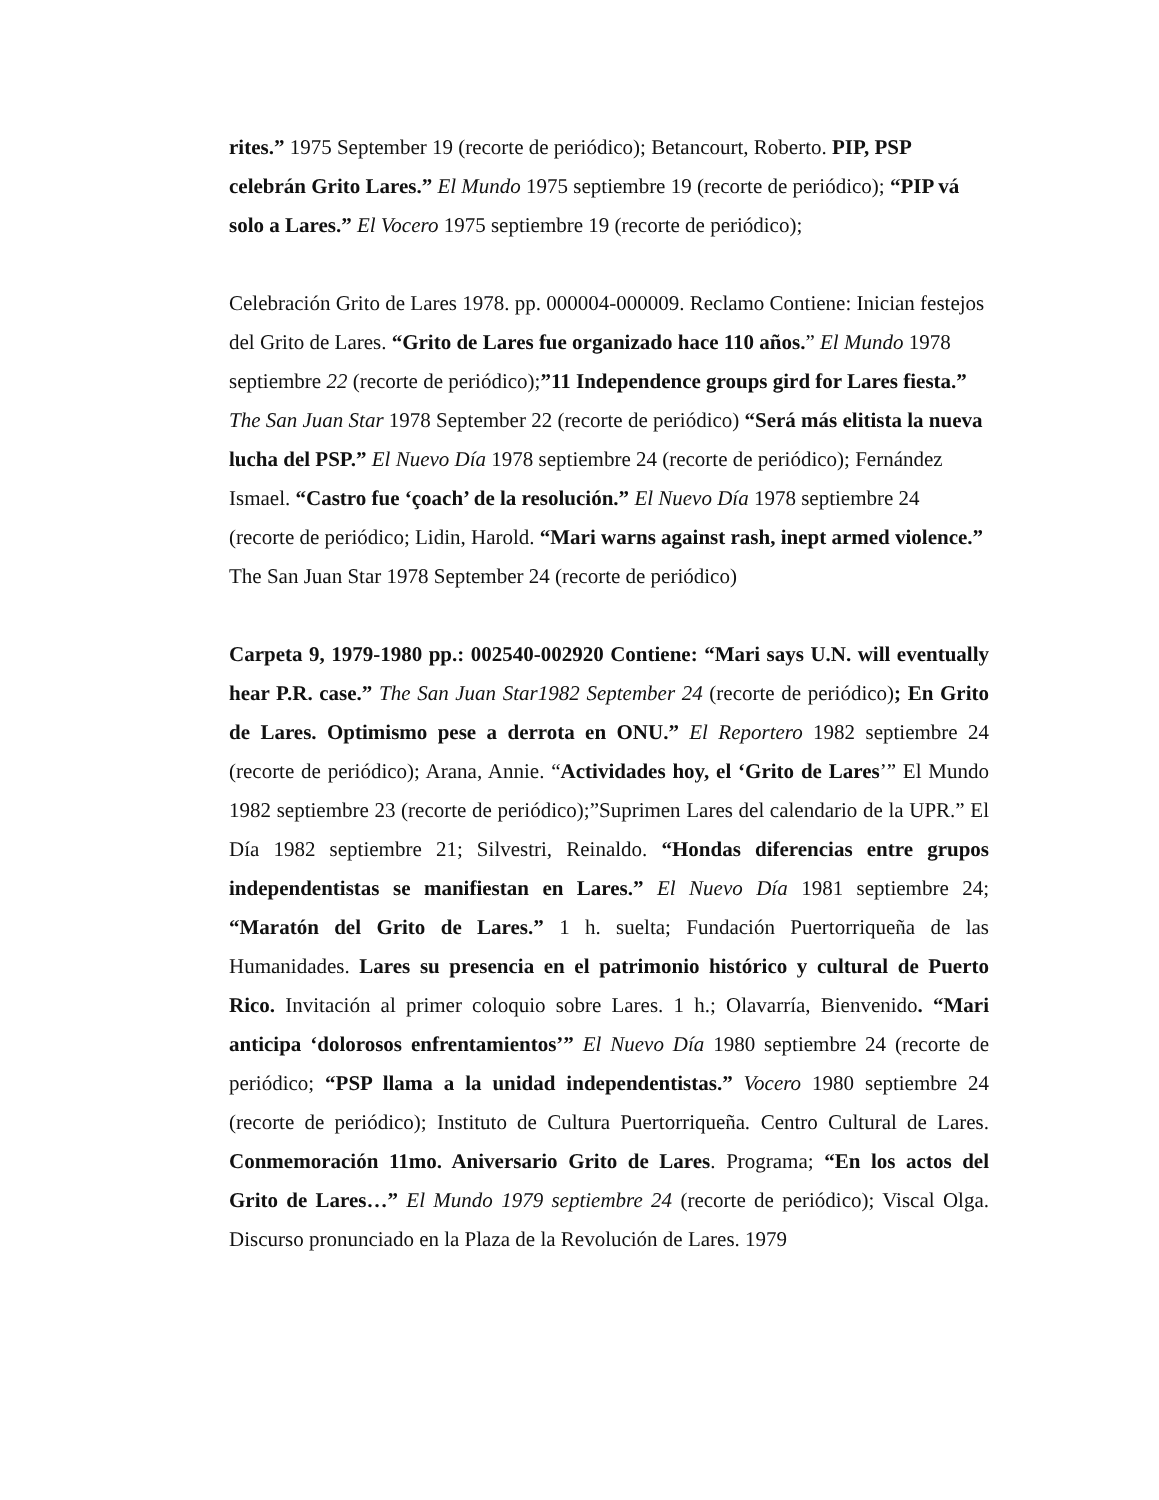rites.” 1975 September 19 (recorte de periódico); Betancourt, Roberto. PIP, PSP celebrán Grito Lares.” El Mundo 1975 septiembre 19 (recorte de periódico); “PIP vá solo a Lares.” El Vocero 1975 septiembre 19 (recorte de periódico);
Celebración Grito de Lares 1978. pp. 000004-000009. Reclamo Contiene: Inician festejos del Grito de Lares. “Grito de Lares fue organizado hace 110 años.” El Mundo 1978 septiembre 22 (recorte de periódico);”11 Independence groups gird for Lares fiesta.” The San Juan Star 1978 September 22 (recorte de periódico) “Será más elitista la nueva lucha del PSP.” El Nuevo Día 1978 septiembre 24 (recorte de periódico); Fernández Ismael. “Castro fue ‘çoach’ de la resolución.” El Nuevo Día 1978 septiembre 24 (recorte de periódico; Lidin, Harold. “Mari warns against rash, inept armed violence.” The San Juan Star 1978 September 24 (recorte de periódico)
Carpeta 9, 1979-1980 pp.: 002540-002920 Contiene: “Mari says U.N. will eventually hear P.R. case.” The San Juan Star1982 September 24 (recorte de periódico); En Grito de Lares. Optimismo pese a derrota en ONU.” El Reportero 1982 septiembre 24 (recorte de periódico); Arana, Annie. “Actividades hoy, el ‘Grito de Lares’” El Mundo 1982 septiembre 23 (recorte de periódico);”Suprimen Lares del calendario de la UPR.” El Día 1982 septiembre 21; Silvestri, Reinaldo. “Hondas diferencias entre grupos independentistas se manifiestan en Lares.” El Nuevo Día 1981 septiembre 24; “Maratón del Grito de Lares.” 1 h. suelta; Fundación Puertorriqueña de las Humanidades. Lares su presencia en el patrimonio histórico y cultural de Puerto Rico. Invitación al primer coloquio sobre Lares. 1 h.; Olavarría, Bienvenido. “Mari anticipa ‘dolorosos enfrentamientos’” El Nuevo Día 1980 septiembre 24 (recorte de periódico; “PSP llama a la unidad independentistas.” Vocero 1980 septiembre 24 (recorte de periódico); Instituto de Cultura Puertorriqueña. Centro Cultural de Lares. Conmemoración 11mo. Aniversario Grito de Lares. Programa; “En los actos del Grito de Lares…” El Mundo 1979 septiembre 24 (recorte de periódico); Viscal Olga. Discurso pronunciado en la Plaza de la Revolución de Lares. 1979